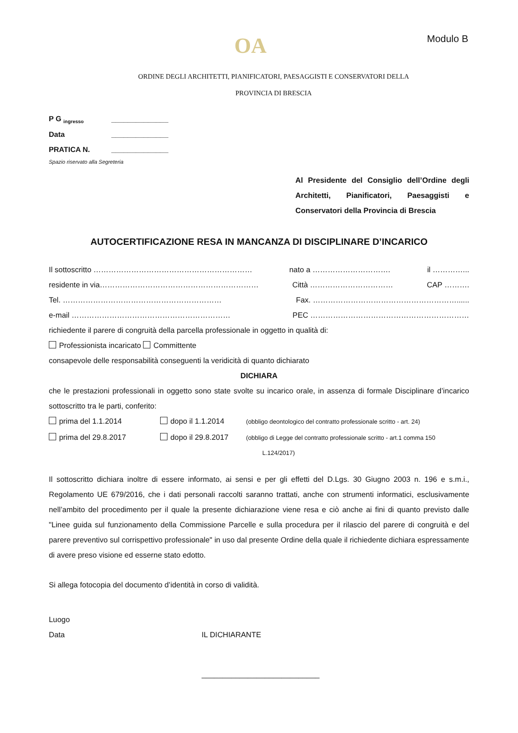OA Modulo B
ORDINE DEGLI ARCHITETTI, PIANIFICATORI, PAESAGGISTI E CONSERVATORI DELLA
PROVINCIA DI BRESCIA
P G <sub>ingresso</sub> ______________
Data ______________
PRATICA N. ______________
Spazio riservato alla Segreteria
Al Presidente del Consiglio dell’Ordine degli Architetti, Pianificatori, Paesaggisti e Conservatori della Provincia di Brescia
AUTOCERTIFICAZIONE RESA IN MANCANZA DI DISCIPLINARE D’INCARICO
Il sottoscritto ……………………………………………………… nato a …………………………. il …………...
residente in via……………………………………………………… Città …………………………… CAP ……….
Tel. ……………………………………………………… Fax. …………………………………………………......
e-mail ……………………………………………………… PEC ………………………………………………………
richiedente il parere di congruità della parcella professionale in oggetto in qualità di:
Professionista incaricato Committente
consapevole delle responsabilità conseguenti la veridicità di quanto dichiarato
DICHIARA
che le prestazioni professionali in oggetto sono state svolte su incarico orale, in assenza di formale Disciplinare d’incarico sottoscritto tra le parti, conferito:
prima del 1.1.2014 dopo il 1.1.2014 (obbligo deontologico del contratto professionale scritto - art. 24)
prima del 29.8.2017 dopo il 29.8.2017 (obbligo di Legge del contratto professionale scritto - art.1 comma 150
L.124/2017)
Il sottoscritto dichiara inoltre di essere informato, ai sensi e per gli effetti del D.Lgs. 30 Giugno 2003 n. 196 e s.m.i., Regolamento UE 679/2016, che i dati personali raccolti saranno trattati, anche con strumenti informatici, esclusivamente nell’ambito del procedimento per il quale la presente dichiarazione viene resa e ciò anche ai fini di quanto previsto dalle "Linee guida sul funzionamento della Commissione Parcelle e sulla procedura per il rilascio del parere di congruità e del parere preventivo sul corrispettivo professionale" in uso dal presente Ordine della quale il richiedente dichiara espressamente di avere preso visione ed esserne stato edotto.
Si allega fotocopia del documento d’identità in corso di validità.
Luogo
Data IL DICHIARANTE
____________________________